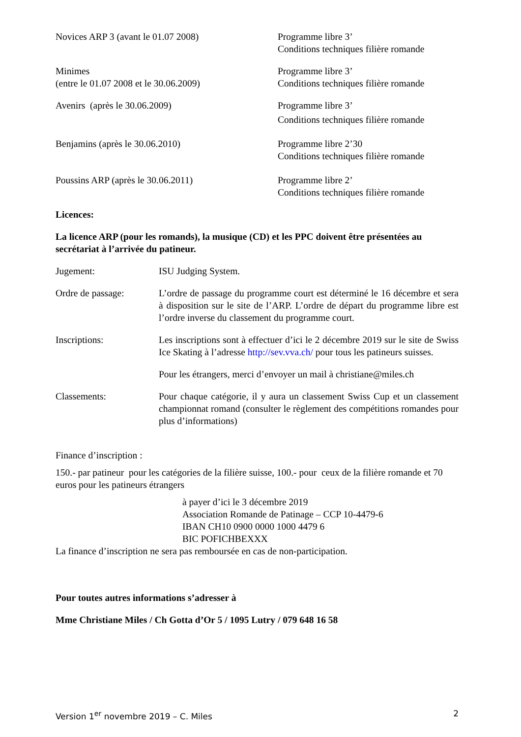Novices ARP 3 (avant le 01.07 2008) Programme libre 3’
Conditions techniques filière romande
Minimes
(entre le 01.07 2008 et le 30.06.2009)
Programme libre 3’
Conditions techniques filière romande
Avenirs (après le 30.06.2009) Programme libre 3’
Conditions techniques filière romande
Benjamins (après le 30.06.2010) Programme libre 2’30
Conditions techniques filière romande
Poussins ARP (après le 30.06.2011) Programme libre 2’
Conditions techniques filière romande
Licences:
La licence ARP (pour les romands), la musique (CD) et les PPC doivent être présentées au secrétariat à l’arrivée du patineur.
Jugement: ISU Judging System.
Ordre de passage: L’ordre de passage du programme court est déterminé le 16 décembre et sera à disposition sur le site de l’ARP. L’ordre de départ du programme libre est l’ordre inverse du classement du programme court.
Inscriptions: Les inscriptions sont à effectuer d’ici le 2 décembre 2019 sur le site de Swiss Ice Skating à l’adresse http://sev.vva.ch/ pour tous les patineurs suisses.
Pour les étrangers, merci d’envoyer un mail à christiane@miles.ch
Classements: Pour chaque catégorie, il y aura un classement Swiss Cup et un classement championnat romand (consulter le règlement des compétitions romandes pour plus d’informations)
Finance d’inscription :
150.- par patineur pour les catégories de la filière suisse, 100.- pour ceux de la filière romande et 70 euros pour les patineurs étrangers
à payer d’ici le 3 décembre 2019
Association Romande de Patinage – CCP 10-4479-6
IBAN CH10 0900 0000 1000 4479 6
BIC POFICHBEXXX
La finance d’inscription ne sera pas remboursée en cas de non-participation.
Pour toutes autres informations s’adresser à
Mme Christiane Miles / Ch Gotta d’Or 5 / 1095 Lutry / 079 648 16 58
Version 1<sup>er</sup> novembre 2019 – C. Miles 2